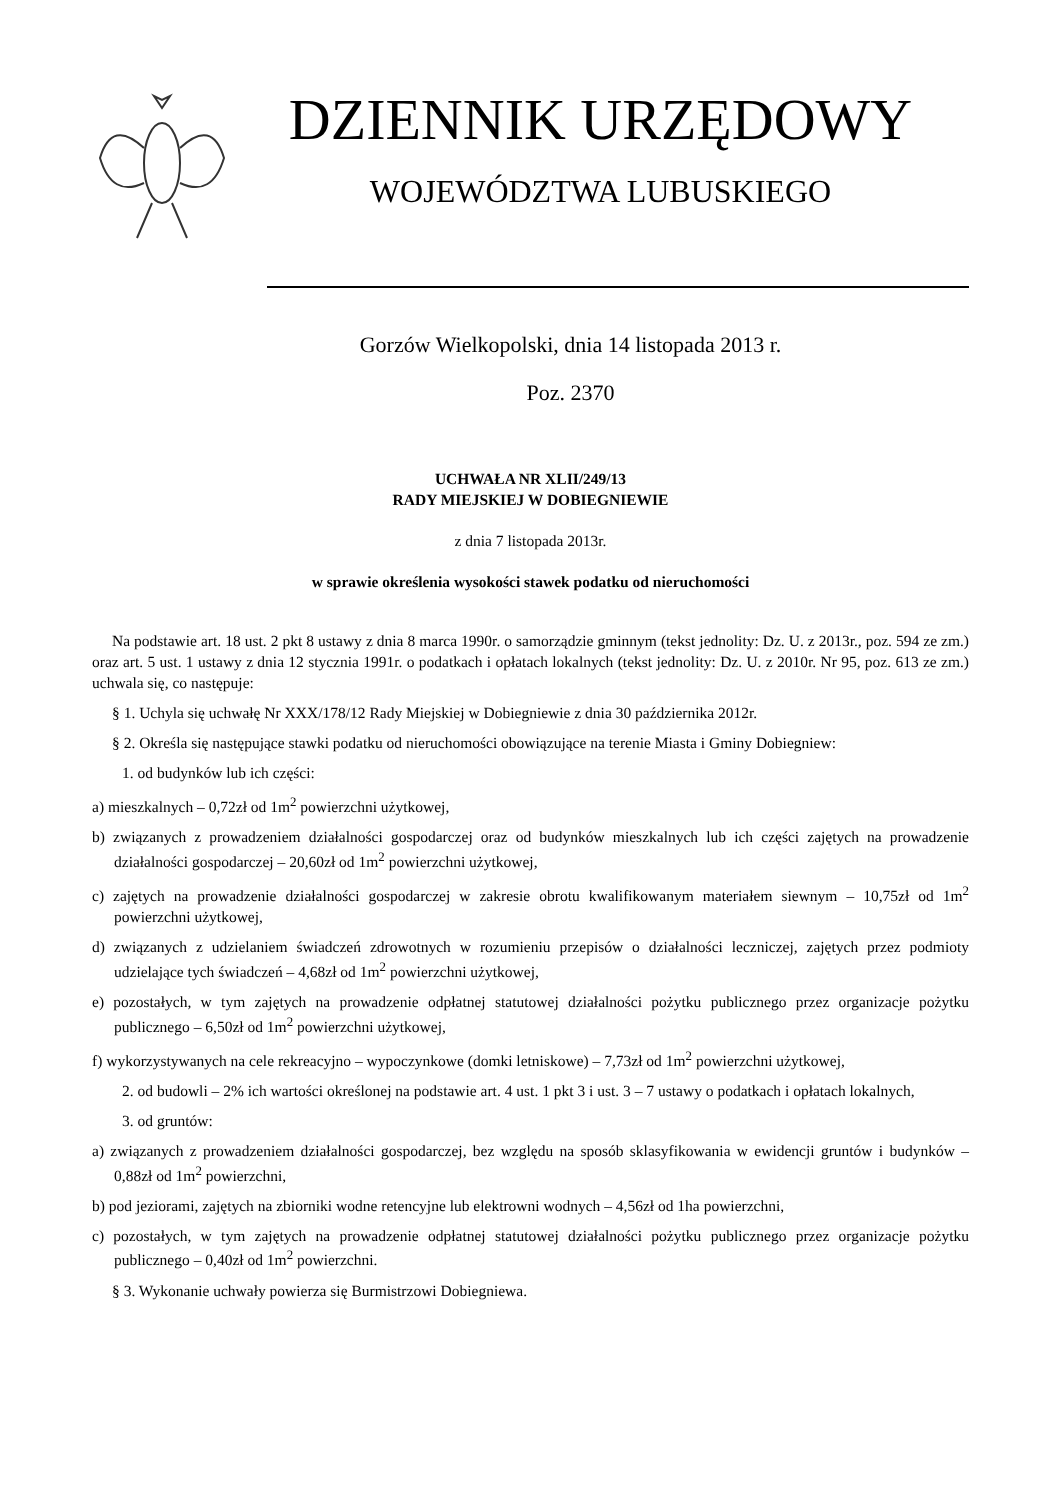DZIENNIK URZĘDOWY
WOJEWÓDZTWA LUBUSKIEGO
Gorzów Wielkopolski, dnia 14 listopada 2013 r.
Poz. 2370
UCHWAŁA NR XLII/249/13
RADY MIEJSKIEJ W DOBIEGNIEWIE
z dnia 7 listopada 2013r.
w sprawie określenia wysokości stawek podatku od nieruchomości
Na podstawie art. 18 ust. 2 pkt 8 ustawy z dnia 8 marca 1990r. o samorządzie gminnym (tekst jednolity: Dz. U. z 2013r., poz. 594 ze zm.) oraz art. 5 ust. 1 ustawy z dnia 12 stycznia 1991r. o podatkach i opłatach lokalnych (tekst jednolity: Dz. U. z 2010r. Nr 95, poz. 613 ze zm.) uchwala się, co następuje:
§ 1. Uchyla się uchwałę Nr XXX/178/12 Rady Miejskiej w Dobiegniewie z dnia 30 października 2012r.
§ 2. Określa się następujące stawki podatku od nieruchomości obowiązujące na terenie Miasta i Gminy Dobiegniew:
1. od budynków lub ich części:
a) mieszkalnych – 0,72zł od 1m<sup>2</sup> powierzchni użytkowej,
b) związanych z prowadzeniem działalności gospodarczej oraz od budynków mieszkalnych lub ich części zajętych na prowadzenie działalności gospodarczej – 20,60zł od 1m<sup>2</sup> powierzchni użytkowej,
c) zajętych na prowadzenie działalności gospodarczej w zakresie obrotu kwalifikowanym materiałem siewnym – 10,75zł od 1m<sup>2</sup> powierzchni użytkowej,
d) związanych z udzielaniem świadczeń zdrowotnych w rozumieniu przepisów o działalności leczniczej, zajętych przez podmioty udzielające tych świadczeń – 4,68zł od 1m<sup>2</sup> powierzchni użytkowej,
e) pozostałych, w tym zajętych na prowadzenie odpłatnej statutowej działalności pożytku publicznego przez organizacje pożytku publicznego – 6,50zł od 1m<sup>2</sup> powierzchni użytkowej,
f) wykorzystywanych na cele rekreacyjno – wypoczynkowe (domki letniskowe) – 7,73zł od 1m<sup>2</sup> powierzchni użytkowej,
2. od budowli – 2% ich wartości określonej na podstawie art. 4 ust. 1 pkt 3 i ust. 3 – 7 ustawy o podatkach i opłatach lokalnych,
3. od gruntów:
a) związanych z prowadzeniem działalności gospodarczej, bez względu na sposób sklasyfikowania w ewidencji gruntów i budynków – 0,88zł od 1m<sup>2</sup> powierzchni,
b) pod jeziorami, zajętych na zbiorniki wodne retencyjne lub elektrowni wodnych – 4,56zł od 1ha powierzchni,
c) pozostałych, w tym zajętych na prowadzenie odpłatnej statutowej działalności pożytku publicznego przez organizacje pożytku publicznego – 0,40zł od 1m<sup>2</sup> powierzchni.
§ 3. Wykonanie uchwały powierza się Burmistrzowi Dobiegniewa.